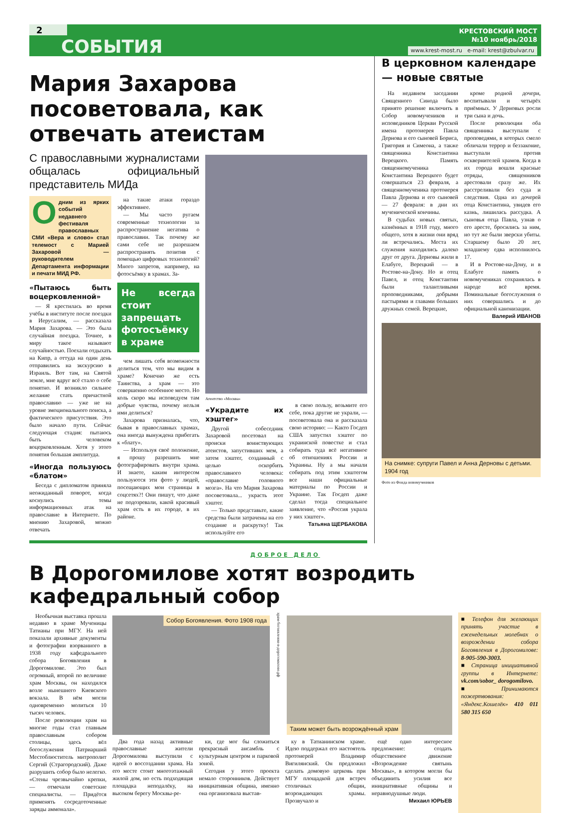2
СОБЫТИЯ
КРЕСТОВСКИЙ МОСТ
№10 ноябрь/2018
www.krest-most.ru e-mail: krest@zbulvar.ru
Мария Захарова посоветовала, как отвечать атеистам
С православными журналистами общалась официальный представитель МИДа
Одним из ярких событий недавнего фестиваля православных СМИ «Вера и слово» стал телемост с Марией Захаровой — руководителем Департамента информации и печати МИД РФ.
«Пытаюсь быть воцерковленной»
— Я крестилась во время учёбы в институте после поездки в Иерусалим, — рассказала Мария Захарова. — Это была случайная поездка. Точнее, в миру такое называют случайностью. Поехали отдыхать на Кипр, а оттуда на один день отправились на экскурсию в Израиль. Вот там, на Святой земле, мне вдруг всё стало о себе понятно. И возникло сильное желание стать причастной православию — уже не на уровне эмоционального поиска, а фактического присутствия. Это было начало пути. Сейчас следующая стадия: пытаюсь быть человеком воцерковленным. Хотя у этого понятия большая амплитуда.
«Иногда пользуюсь «блатом»
Беседа с дипломатом приняла неожиданный поворот, когда коснулись темы информационных атак на православие в Интернете. По мнению Захаровой, можно отвечать
на такие атаки гораздо эффективнее.
— Мы часто ругаем современные технологии за распространение негатива о православии. Так почему же сами себе не разрешаем распространять позитив с помощью цифровых технологий? Много запретов, например, на фотосъёмку в храмах. За-
Не всегда стоит запрещать фотосъёмку в храме
чем лишать себя возможности делиться тем, что мы видим в храме? Конечно же есть Таинства, а храм — это совершенно особенное место. Но коль скоро мы исповедуем там добрые чувства, почему нельзя ими делиться?
Захарова призналась, что, бывая в православных храмах, она иногда вынуждена прибегать к «блату».
— Используя своё положение, я прошу разрешить мне фотографировать внутри храма. И знаете, каким интересом пользуются эти фото у людей, посещающих мои страницы в соцсетях?! Они пишут, что даже не подозревали, какой красивый храм есть в их городе, в их районе.
Агентство «Москва»
«Украдите их хэштег»
Другой собеседник Захаровой посетовал на происки воинствующих атеистов, запустивших мем, а затем хэштег, созданный с целью оскорбить православного человека: «православие головного мозга». На что Мария Захарова посоветовала... украсть этот хэштег.
— Только представьте, какие средства были затрачены на его создание и раскрутку! Так используйте его
в свою пользу, возьмите его себе, пока другие не украли, — посоветовала она и рассказала свою историю: — Както Госдеп США запустил хэштег по украинской повестке и стал собирать туда всё негативное об отношениях России и Украины. Ну а мы начали собирать под этим хэштегом все наши официальные материалы по России и Украине. Так Госдеп даже сделал тогда специальное заявление, что «Россия украла у них хэштег».
Татьяна ЩЕРБАКОВА
В церковном календаре — новые святые
На недавнем заседании Священного Синода было принято решение включить в Собор новомучеников и исповедников Церкви Русской имена протоиерея Павла Дернова и его сыновей Бориса, Григория и Симеона, а также священника Константина Верецкого. Память священномученика Константина Верецкого будет совершаться 23 февраля, а священномученика протоиерея Павла Дернова и его сыновей — 27 февраля: в дни их мученической кончины.
В судьбах новых святых, казнённых в 1918 году, много общего, хотя в жизни они вряд ли встречались. Места их служения находились далеко друг от друга. Дерновы жили в Елабуге, Верецкий — в Ростове-на-Дону. Но и отец Павел, и отец Константин были талантливыми проповедниками, добрыми пастырями и главами больших дружных семей. Верецкие,
кроме родной дочери, воспитывали и четырёх приёмных. У Дерновых росли три сына и дочь.
После революции оба священника выступали с проповедями, в которых смело обличали террор и беззаконие, выступали против осквернителей храмов. Когда в их города вошли красные отряды, священников арестовали сразу же. Их расстреливали без суда и следствия. Одна из дочерей отца Константина, увидев его казнь, лишилась рассудка. А сыновья отца Павла, узнав о его аресте, бросились за ним, но тут же были зверски убиты. Старшему было 20 лет, младшему едва исполнилось 17.
И в Ростове-на-Дону, и в Елабуге память о новомучениках сохранялась в народе всё время. Поминальные богослужения о них совершались и до официальной канонизации.
Валерий ИВАНОВ
На снимке: супруги Павел и Анна Дерновы с детьми. 1904 год
Фото из Фонда новомучеников
ДОБРОЕ ДЕЛО
В Дорогомилове хотят возродить кафедральный собор
Необычная выставка прошла недавно в храме Мученицы Татианы при МГУ. На ней показали архивные документы и фотографии взорванного в 1938 году кафедрального собора Богоявления в Дорогомилове. Это был огромный, второй по величине храм Москвы, он находился возле нынешнего Киевского вокзала. В нём могли одновременно молиться 10 тысяч человек.
После революции храм на многие годы стал главным православным собором столицы, здесь вёл богослужения Патриарший Местоблюститель митрополит Сергий (Страгородский). Даже разрушить собор было нелегко. «Стены чрезвычайно крепки, — отмечали советские специалисты. — Придётся применять сосредоточенные заряды аммонала».
Собор Богоявления. Фото 1908 года
храм-богоявления-в-дорогомилово.рф
Таким может быть возрождённый храм
Два года назад активные православные жители Дорогомилова выступили с идеей о воссоздании храма. На его месте стоит многоэтажный жилой дом, но есть подходящая площадка неподалёку, на высоком берегу Москвы-ре-
ки, где мог бы сложиться прекрасный ансамбль с культурным центром и парковой зоной.
Сегодня у этого проекта немало сторонников. Действует инициативная община, именно она организовала выстав-
ку в Татианинском храме. Идею поддержал его настоятель протоиерей Владимир Вигилянский. Он предложил сделать домовую церковь при МГУ площадкой для встреч столичных общин, возрождающих храмы. Прозвучало и
ещё одно интересное предложение: создать общественное движение «Возрождение святынь Москвы», в котором могли бы объединить усилия все инициативные общины и неравнодушные люди.
Михаил ЮРЬЕВ
■ Телефон для желающих принять участие в еженедельных молебнах о возрождении собора Богоявления в Дорогомилове: 8-905-590-3003.
■ Страница инициативной группы в Интернете: vk.com/sobor_ dorogomilovo.
■ Принимаются пожертвования: «Яндекс.Кошелёк» 410 011 580 315 650